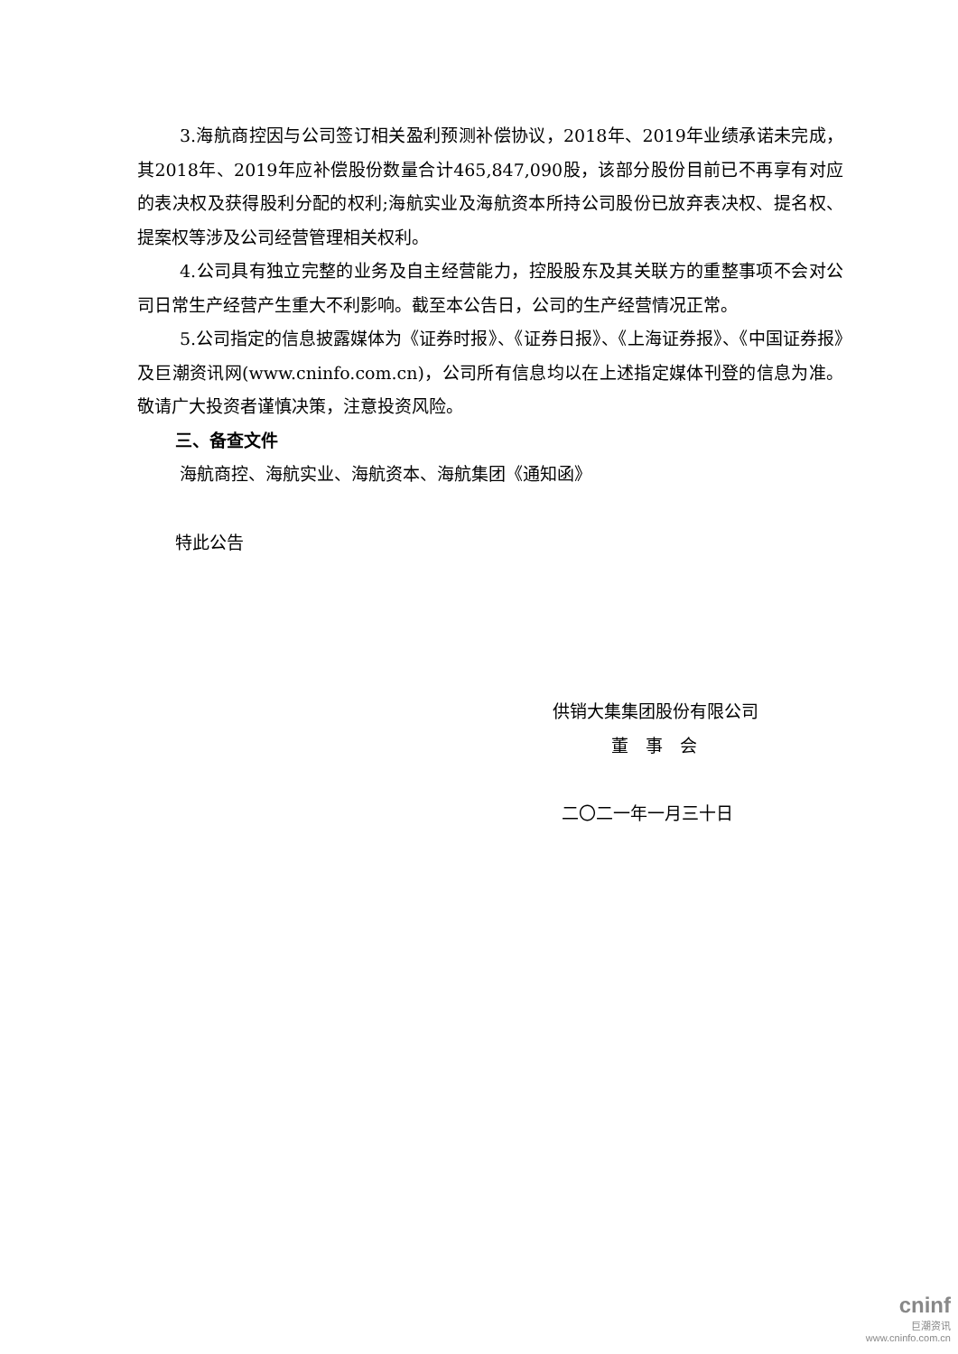3.海航商控因与公司签订相关盈利预测补偿协议，2018年、2019年业绩承诺未完成，其2018年、2019年应补偿股份数量合计465,847,090股，该部分股份目前已不再享有对应的表决权及获得股利分配的权利;海航实业及海航资本所持公司股份已放弃表决权、提名权、提案权等涉及公司经营管理相关权利。
4.公司具有独立完整的业务及自主经营能力，控股股东及其关联方的重整事项不会对公司日常生产经营产生重大不利影响。截至本公告日，公司的生产经营情况正常。
5.公司指定的信息披露媒体为《证券时报》、《证券日报》、《上海证券报》、《中国证券报》及巨潮资讯网(www.cninfo.com.cn)，公司所有信息均以在上述指定媒体刊登的信息为准。敬请广大投资者谨慎决策，注意投资风险。
三、备查文件
海航商控、海航实业、海航资本、海航集团《通知函》
特此公告
供销大集集团股份有限公司
董　事　会
二〇二一年一月三十日
cninf
巨潮资讯
www.cninfo.com.cn